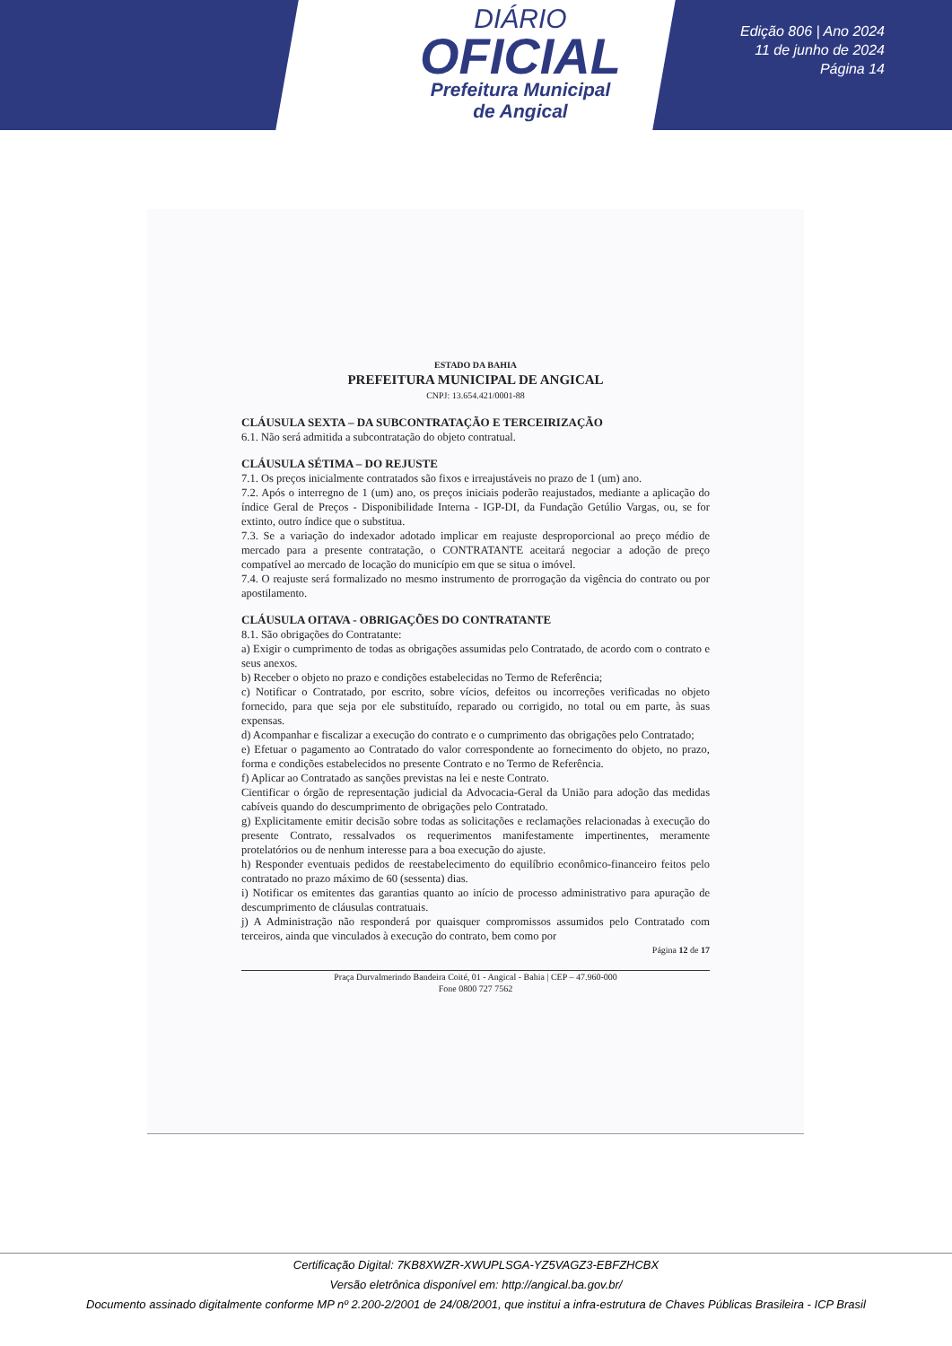DIÁRIO
OFICIAL
Prefeitura Municipal
de Angical
Edição 806 | Ano 2024
11 de junho de 2024
Página 14
ESTADO DA BAHIA
PREFEITURA MUNICIPAL DE ANGICAL
CNPJ: 13.654.421/0001-88
CLÁUSULA SEXTA – DA SUBCONTRATAÇÃO E TERCEIRIZAÇÃO
6.1. Não será admitida a subcontratação do objeto contratual.
CLÁUSULA SÉTIMA – DO REJUSTE
7.1. Os preços inicialmente contratados são fixos e irreajustáveis no prazo de 1 (um) ano.
7.2. Após o interregno de 1 (um) ano, os preços iniciais poderão reajustados, mediante a aplicação do índice Geral de Preços - Disponibilidade Interna - IGP-DI, da Fundação Getúlio Vargas, ou, se for extinto, outro índice que o substitua.
7.3. Se a variação do indexador adotado implicar em reajuste desproporcional ao preço médio de mercado para a presente contratação, o CONTRATANTE aceitará negociar a adoção de preço compatível ao mercado de locação do município em que se situa o imóvel.
7.4. O reajuste será formalizado no mesmo instrumento de prorrogação da vigência do contrato ou por apostilamento.
CLÁUSULA OITAVA - OBRIGAÇÕES DO CONTRATANTE
8.1. São obrigações do Contratante:
a) Exigir o cumprimento de todas as obrigações assumidas pelo Contratado, de acordo com o contrato e seus anexos.
b) Receber o objeto no prazo e condições estabelecidas no Termo de Referência;
c) Notificar o Contratado, por escrito, sobre vícios, defeitos ou incorreções verificadas no objeto fornecido, para que seja por ele substituído, reparado ou corrigido, no total ou em parte, às suas expensas.
d) Acompanhar e fiscalizar a execução do contrato e o cumprimento das obrigações pelo Contratado;
e) Efetuar o pagamento ao Contratado do valor correspondente ao fornecimento do objeto, no prazo, forma e condições estabelecidos no presente Contrato e no Termo de Referência.
f) Aplicar ao Contratado as sanções previstas na lei e neste Contrato.
Cientificar o órgão de representação judicial da Advocacia-Geral da União para adoção das medidas cabíveis quando do descumprimento de obrigações pelo Contratado.
g) Explicitamente emitir decisão sobre todas as solicitações e reclamações relacionadas à execução do presente Contrato, ressalvados os requerimentos manifestamente impertinentes, meramente protelatórios ou de nenhum interesse para a boa execução do ajuste.
h) Responder eventuais pedidos de reestabelecimento do equilíbrio econômico-financeiro feitos pelo contratado no prazo máximo de 60 (sessenta) dias.
i) Notificar os emitentes das garantias quanto ao início de processo administrativo para apuração de descumprimento de cláusulas contratuais.
j) A Administração não responderá por quaisquer compromissos assumidos pelo Contratado com terceiros, ainda que vinculados à execução do contrato, bem como por
Página 12 de 17
Praça Durvalmerindo Bandeira Coité, 01 - Angical - Bahia | CEP – 47.960-000
Fone 0800 727 7562
Certificação Digital: 7KB8XWZR-XWUPLSGA-YZ5VAGZ3-EBFZHCBX
Versão eletrônica disponível em: http://angical.ba.gov.br/
Documento assinado digitalmente conforme MP nº 2.200-2/2001 de 24/08/2001, que institui a infra-estrutura de Chaves Públicas Brasileira - ICP Brasil